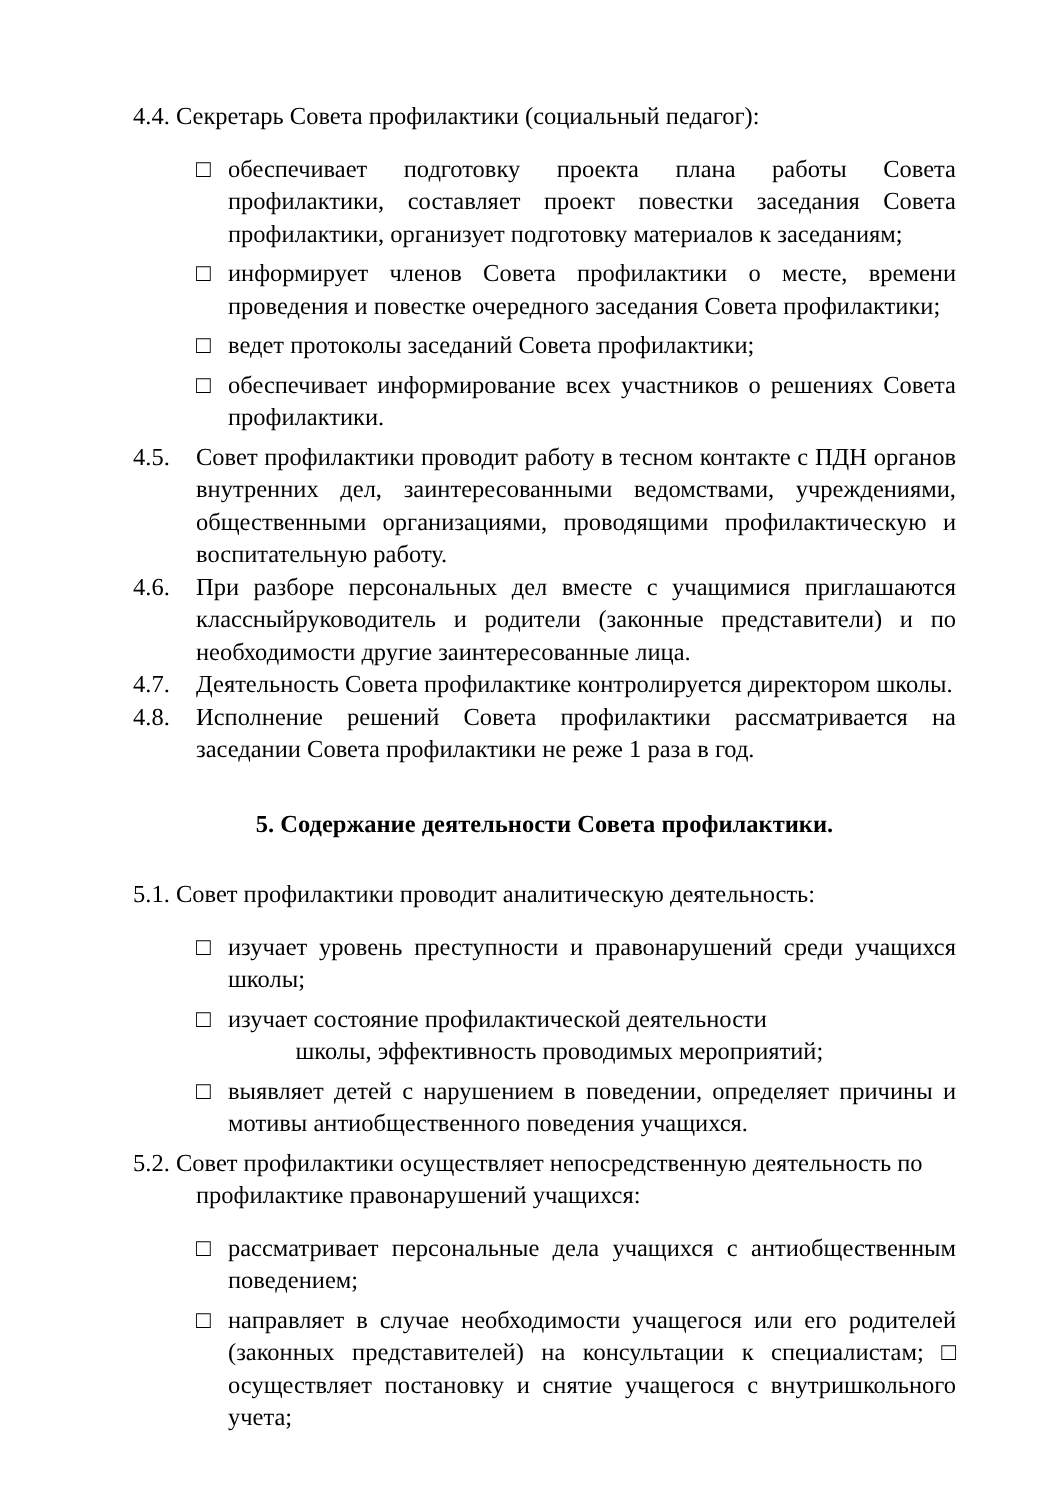4.4. Секретарь Совета профилактики (социальный педагог):
□ обеспечивает подготовку проекта плана работы Совета профилактики, составляет проект повестки заседания Совета профилактики, организует подготовку материалов к заседаниям;
□ информирует членов Совета профилактики о месте, времени проведения и повестке очередного заседания Совета профилактики;
□ ведет протоколы заседаний Совета профилактики;
□ обеспечивает информирование всех участников о решениях Совета профилактики.
4.5. Совет профилактики проводит работу в тесном контакте с ПДН органов внутренних дел, заинтересованными ведомствами, учреждениями, общественными организациями, проводящими профилактическую и воспитательную работу.
4.6. При разборе персональных дел вместе с учащимися приглашаются классныйруководитель и родители (законные представители) и по необходимости другие заинтересованные лица.
4.7. Деятельность Совета профилактике контролируется директором школы.
4.8. Исполнение решений Совета профилактики рассматривается на заседании Совета профилактики не реже 1 раза в год.
5. Содержание деятельности Совета профилактики.
5.1. Совет профилактики проводит аналитическую деятельность:
□ изучает уровень преступности и правонарушений среди учащихся школы;
□ изучает состояние профилактической деятельности
школы, эффективность проводимых мероприятий;
□ выявляет детей с нарушением в поведении, определяет причины и мотивы антиобщественного поведения учащихся.
5.2. Совет профилактики осуществляет непосредственную деятельность по
профилактике правонарушений учащихся:
□ рассматривает персональные дела учащихся с антиобщественным поведением;
□ направляет в случае необходимости учащегося или его родителей (законных представителей) на консультации к специалистам; □ осуществляет постановку и снятие учащегося с внутришкольного учета;